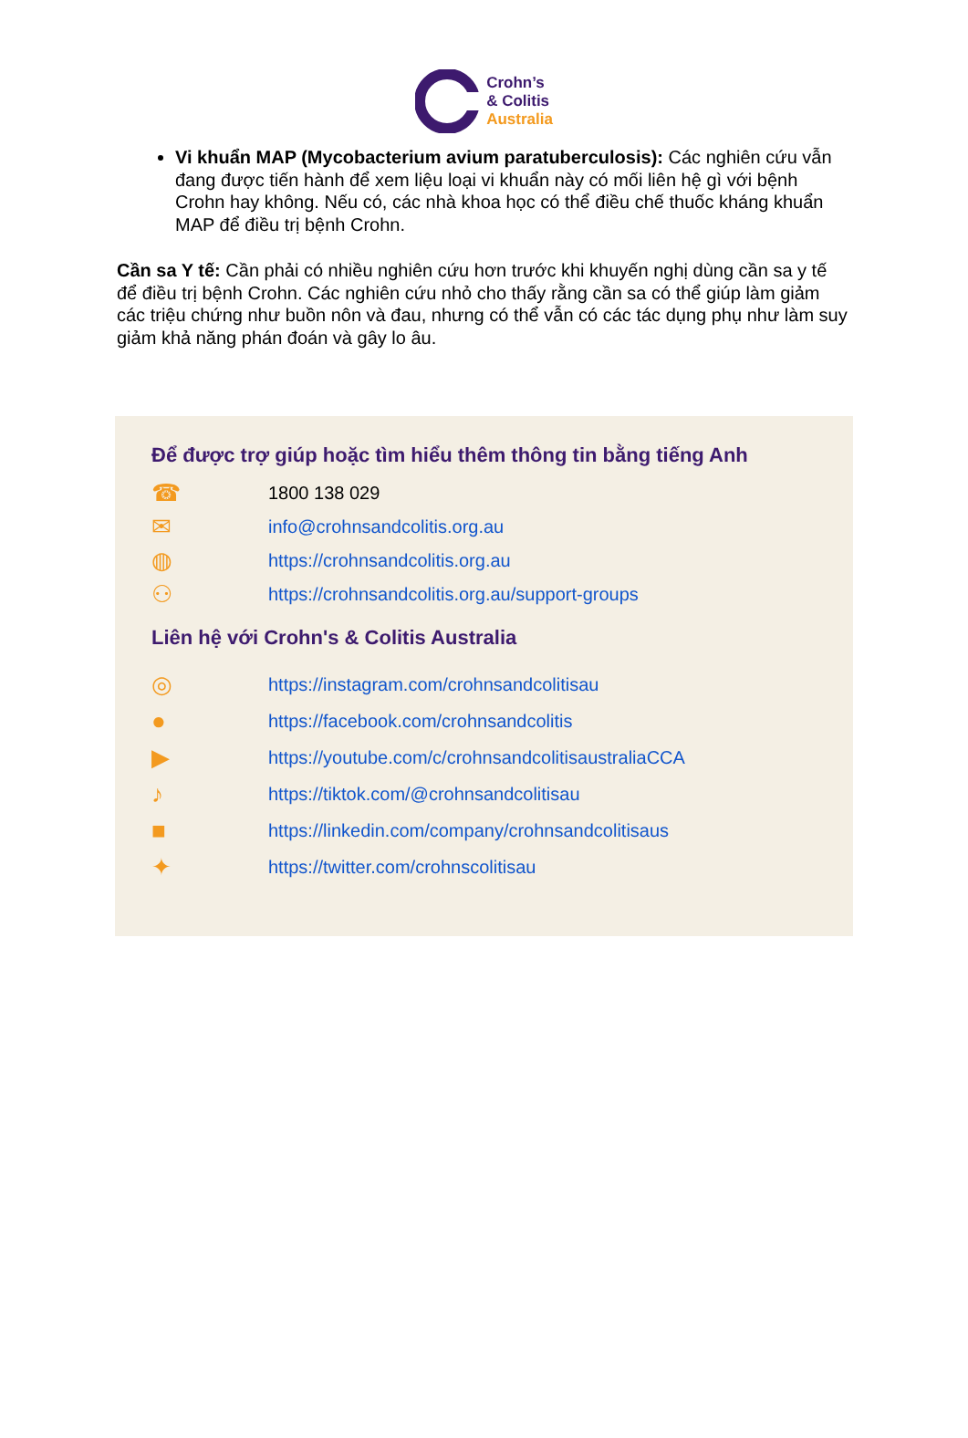Crohn’s
& Colitis
Australia
Vi khuẩn MAP (Mycobacterium avium paratuberculosis): Các nghiên cứu vẫn đang được tiến hành để xem liệu loại vi khuẩn này có mối liên hệ gì với bệnh Crohn hay không. Nếu có, các nhà khoa học có thể điều chế thuốc kháng khuẩn MAP để điều trị bệnh Crohn.
Cần sa Y tế: Cần phải có nhiều nghiên cứu hơn trước khi khuyến nghị dùng cần sa y tế để điều trị bệnh Crohn. Các nghiên cứu nhỏ cho thấy rằng cần sa có thể giúp làm giảm các triệu chứng như buồn nôn và đau, nhưng có thể vẫn có các tác dụng phụ như làm suy giảm khả năng phán đoán và gây lo âu.
Để được trợ giúp hoặc tìm hiểu thêm thông tin bằng tiếng Anh
☎ 1800 138 029
✉ info@crohnsandcolitis.org.au
◍ https://crohnsandcolitis.org.au
⚇ https://crohnsandcolitis.org.au/support-groups
Liên hệ với Crohn's & Colitis Australia
◎ https://instagram.com/crohnsandcolitisau
● https://facebook.com/crohnsandcolitis
▶ https://youtube.com/c/crohnsandcolitisaustraliaCCA
♪ https://tiktok.com/@crohnsandcolitisau
■ https://linkedin.com/company/crohnsandcolitisaus
✦ https://twitter.com/crohnscolitisau